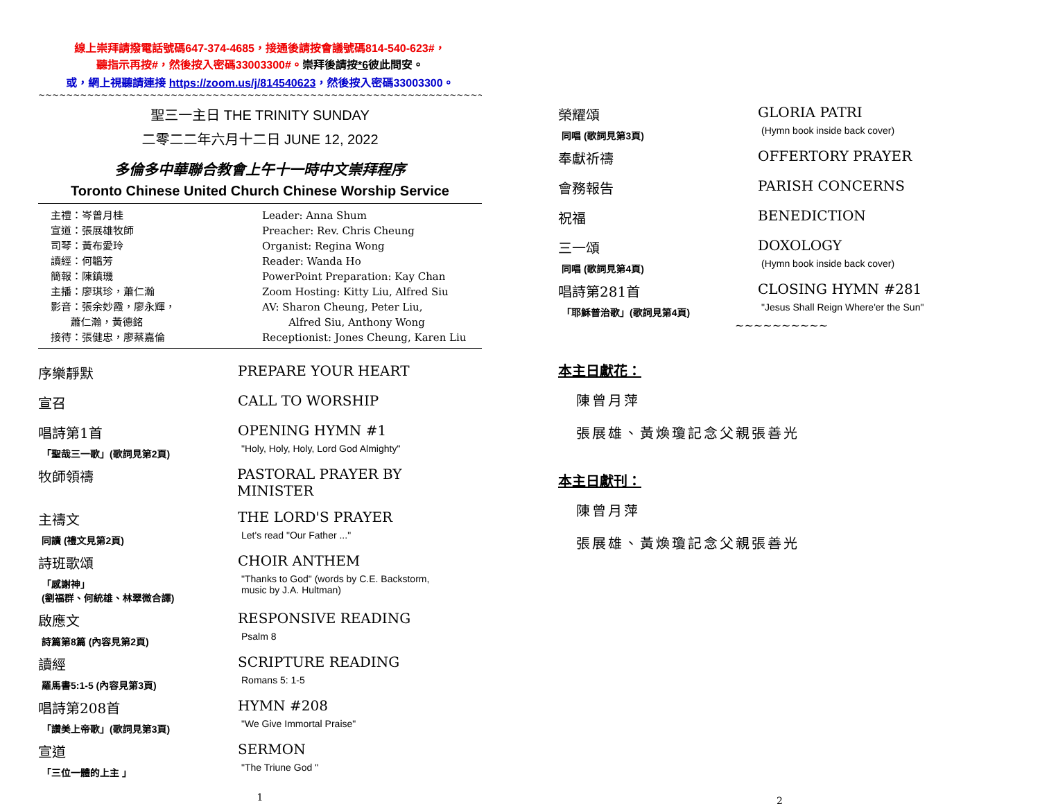線上崇拜請撥電話號碼647-374-4685，接通後請按會議號碼814-540-623#，
聽指示再按#，然後按入密碼33003300#。崇拜後請按*6彼此問安。
或，網上視聽請連接 https://zoom.us/j/814540623，然後按入密碼33003300。
~~~~~~~~~~~~~~~~~~~~~~~~~~~~~~~~~~~~~~~~~~~~~~~~~~~~~~~~~~~~~~~~~~~~~~~~~~~~~~~~~~~~~~~~~~~~~~
聖三一主日 THE TRINITY SUNDAY
二零二二年六月十二日 JUNE 12, 2022
多倫多中華聯合教會上午十一時中文崇拜程序
Toronto Chinese United Church Chinese Worship Service
主禮：岑曾月桂
宣道：張展雄牧師
司琴：黃布愛玲
讀經：何韞芳
簡報：陳鎮璣
主播：廖琪珍，蕭仁瀚
影音：張余妙霞，廖永輝，
蕭仁瀚，黃德銘
接待：張健忠，廖蔡嘉倫
Leader: Anna Shum
Preacher: Rev. Chris Cheung
Organist: Regina Wong
Reader: Wanda Ho
PowerPoint Preparation: Kay Chan
Zoom Hosting: Kitty Liu, Alfred Siu
AV: Sharon Cheung, Peter Liu,
Alfred Siu, Anthony Wong
Receptionist: Jones Cheung, Karen Liu
序樂靜默 PREPARE YOUR HEART
宣召 CALL TO WORSHIP
唱詩第1首
「聖哉三一歌」(歌詞見第2頁)
OPENING HYMN #1
"Holy, Holy, Holy, Lord God Almighty"
牧師領禱 PASTORAL PRAYER BY MINISTER
主禱文
同讀 (禮文見第2頁)
THE LORD'S PRAYER
Let's read "Our Father ..."
詩班歌頌
「感謝神」
(劉福群、何統雄、林翠微合譯)
CHOIR ANTHEM
"Thanks to God" (words by C.E. Backstorm,
music by J.A. Hultman)
啟應文
詩篇第8篇 (內容見第2頁)
RESPONSIVE READING
Psalm 8
讀經
羅馬書5:1-5 (內容見第3頁)
SCRIPTURE READING
Romans 5: 1-5
唱詩第208首
「讚美上帝歌」(歌詞見第3頁)
HYMN #208
"We Give Immortal Praise"
宣道
「三位一體的上主 」
SERMON
"The Triune God "
1
榮耀頌
同唱 (歌詞見第3頁)
GLORIA PATRI
(Hymn book inside back cover)
奉獻祈禱 OFFERTORY PRAYER
會務報告 PARISH CONCERNS
祝福 BENEDICTION
三一頌
同唱 (歌詞見第4頁)
DOXOLOGY
(Hymn book inside back cover)
唱詩第281首
「耶穌普治歌」(歌詞見第4頁)
CLOSING HYMN #281
"Jesus Shall Reign Where'er the Sun"
~~~~~~~~~~
本主日獻花：
陳曾月萍
張展雄、黃煥瓊記念父親張善光
本主日獻刊：
陳曾月萍
張展雄、黃煥瓊記念父親張善光
2